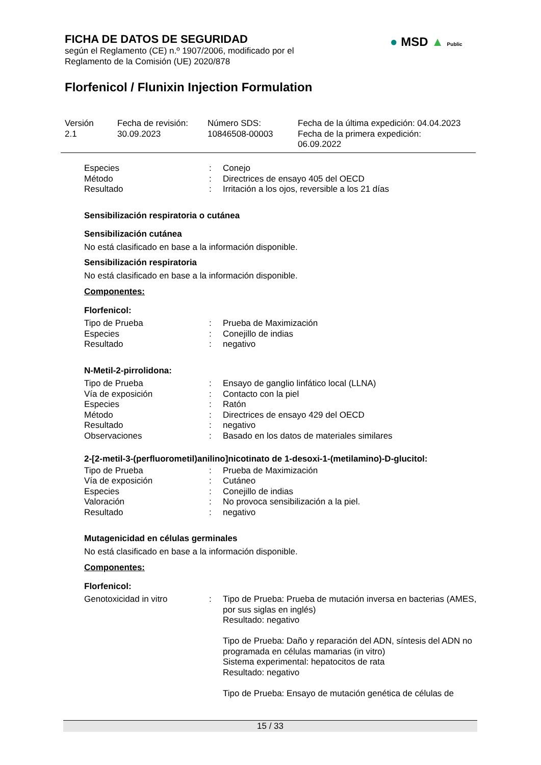FICHA DE DATOS DE SEGURIDAD
según el Reglamento (CE) n.º 1907/2006, modificado por el
Reglamento de la Comisión (UE) 2020/878
Florfenicol / Flunixin Injection Formulation
● MSD ▲ Public
Versión
2.1
Fecha de revisión:
30.09.2023
Número SDS:
10846508-00003
Fecha de la última expedición: 04.04.2023
Fecha de la primera expedición:
06.09.2022
Especies : Conejo
Método : Directrices de ensayo 405 del OECD
Resultado : Irritación a los ojos, reversible a los 21 días
Sensibilización respiratoria o cutánea
Sensibilización cutánea
No está clasificado en base a la información disponible.
Sensibilización respiratoria
No está clasificado en base a la información disponible.
Componentes:
Florfenicol:
Tipo de Prueba : Prueba de Maximización
Especies : Conejillo de indias
Resultado : negativo
N-Metil-2-pirrolidona:
Tipo de Prueba : Ensayo de ganglio linfático local (LLNA)
Vía de exposición : Contacto con la piel
Especies : Ratón
Método : Directrices de ensayo 429 del OECD
Resultado : negativo
Observaciones : Basado en los datos de materiales similares
2-[2-metil-3-(perfluorometil)anilino]nicotinato de 1-desoxi-1-(metilamino)-D-glucitol:
Tipo de Prueba : Prueba de Maximización
Vía de exposición : Cutáneo
Especies : Conejillo de indias
Valoración : No provoca sensibilización a la piel.
Resultado : negativo
Mutagenicidad en células germinales
No está clasificado en base a la información disponible.
Componentes:
Florfenicol:
Genotoxicidad in vitro : Tipo de Prueba: Prueba de mutación inversa en bacterias (AMES, por sus siglas en inglés)
Resultado: negativo
Tipo de Prueba: Daño y reparación del ADN, síntesis del ADN no programada en células mamarias (in vitro)
Sistema experimental: hepatocitos de rata
Resultado: negativo
Tipo de Prueba: Ensayo de mutación genética de células de
15 / 33